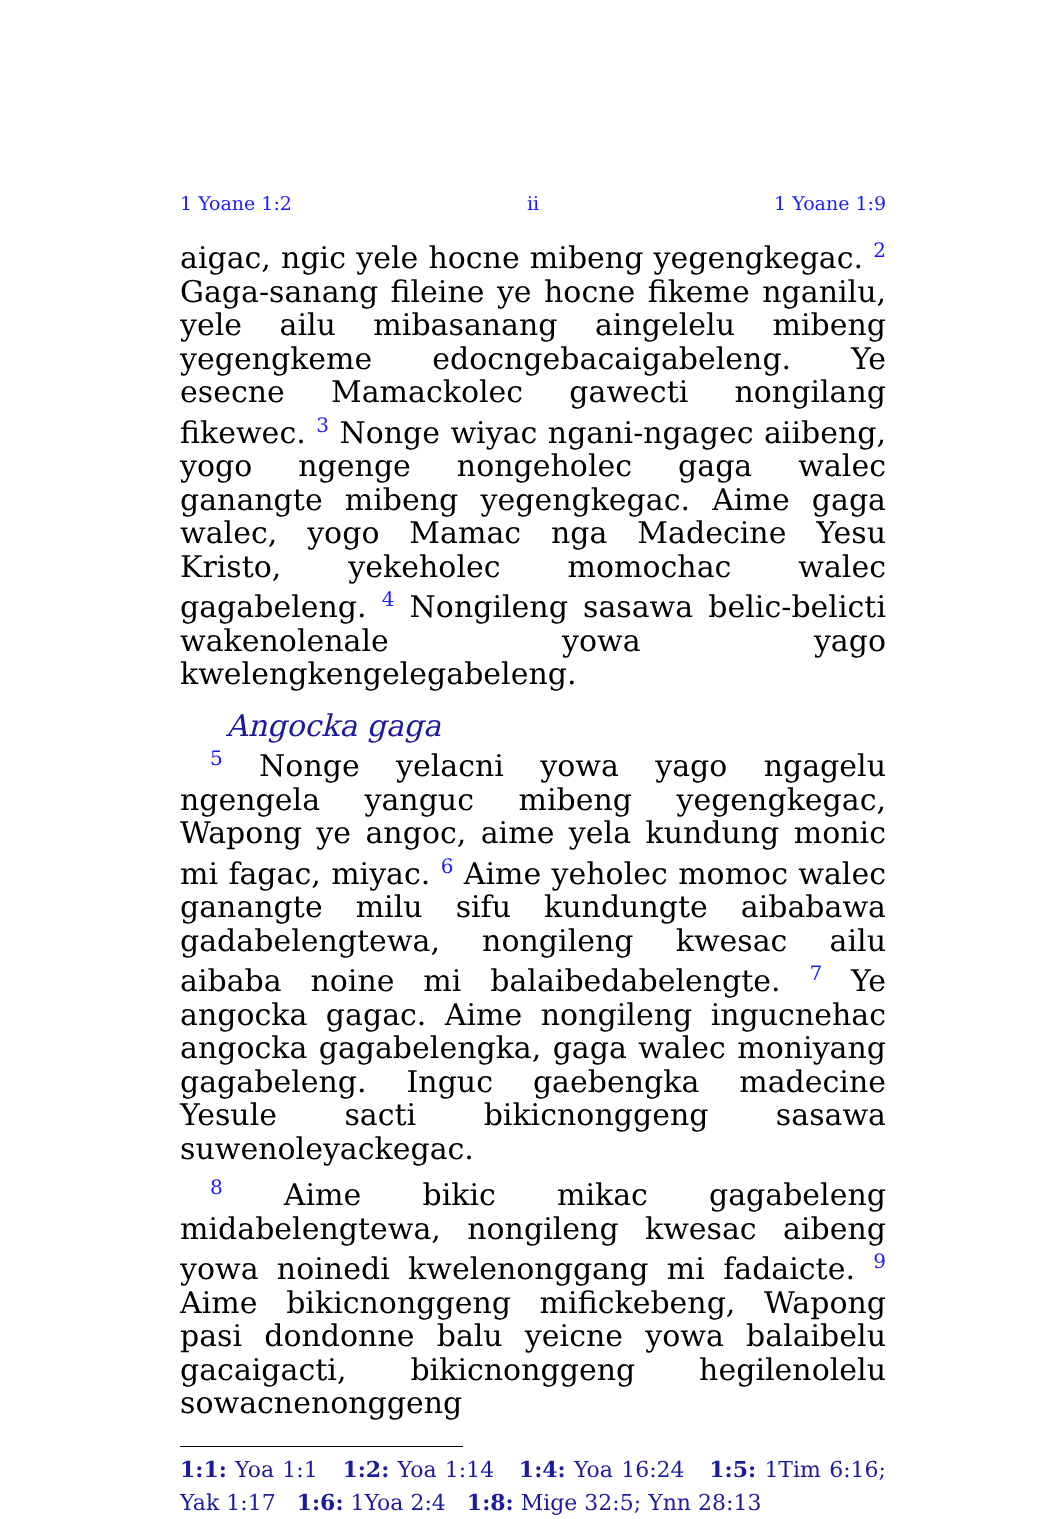1 Yoane 1:2 ii 1 Yoane 1:9
aigac, ngic yele hocne mibeng yegengkegac. <sup>2</sup> Gaga-sanang fileine ye hocne fikeme nganilu, yele ailu mibasanang aingelelu mibeng yegengkeme edocngebacaigabeleng. Ye esecne Mamackolec gawecti nongilang fikewec. <sup>3</sup> Nonge wiyac ngani-ngagec aiibeng, yogo ngenge nongeholec gaga walec ganangte mibeng yegengkegac. Aime gaga walec, yogo Mamac nga Madecine Yesu Kristo, yekeholec momochac walec gagabeleng. <sup>4</sup> Nongileng sasawa belic-belicti wakenolenale yowa yago kwelengkengelegabeleng.
Angocka gaga
<sup>5</sup> Nonge yelacni yowa yago ngagelu ngengela yanguc mibeng yegengkegac, Wapong ye angoc, aime yela kundung monic mi fagac, miyac. <sup>6</sup> Aime yeholec momoc walec ganangte milu sifu kundungte aibabawa gadabelengtewa, nongileng kwesac ailu aibaba noine mi balaibedabelengte. <sup>7</sup> Ye angocka gagac. Aime nongileng ingucnehac angocka gagabelengka, gaga walec moniyang gagabeleng. Inguc gaebengka madecine Yesule sacti bikicnonggeng sasawa suwenoleyackegac.
<sup>8</sup> Aime bikic mikac gagabeleng midabelengtewa, nongileng kwesac aibeng yowa noinedi kwelenonggang mi fadaicte. <sup>9</sup> Aime bikicnonggeng mifickebeng, Wapong pasi dondonne balu yeicne yowa balaibelu gacaigacti, bikicnonggeng hegilenolelu sowacnenonggeng
1:1: Yoa 1:1 1:2: Yoa 1:14 1:4: Yoa 16:24 1:5: 1Tim 6:16; Yak 1:17 1:6: 1Yoa 2:4 1:8: Mige 32:5; Ynn 28:13